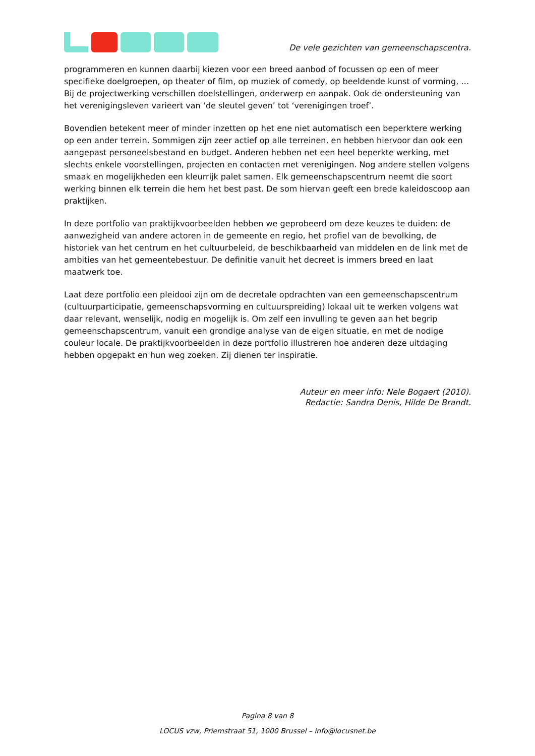De vele gezichten van gemeenschapscentra.
programmeren en kunnen daarbij kiezen voor een breed aanbod of focussen op een of meer specifieke doelgroepen, op theater of film, op muziek of comedy, op beeldende kunst of vorming, … Bij de projectwerking verschillen doelstellingen, onderwerp en aanpak. Ook de ondersteuning van het verenigingsleven varieert van ‘de sleutel geven’ tot ‘verenigingen troef’.
Bovendien betekent meer of minder inzetten op het ene niet automatisch een beperktere werking op een ander terrein. Sommigen zijn zeer actief op alle terreinen, en hebben hiervoor dan ook een aangepast personeelsbestand en budget. Anderen hebben net een heel beperkte werking, met slechts enkele voorstellingen, projecten en contacten met verenigingen. Nog andere stellen volgens smaak en mogelijkheden een kleurrijk palet samen. Elk gemeenschapscentrum neemt die soort werking binnen elk terrein die hem het best past. De som hiervan geeft een brede kaleidoscoop aan praktijken.
In deze portfolio van praktijkvoorbeelden hebben we geprobeerd om deze keuzes te duiden: de aanwezigheid van andere actoren in de gemeente en regio, het profiel van de bevolking, de historiek van het centrum en het cultuurbeleid, de beschikbaarheid van middelen en de link met de ambities van het gemeentebestuur. De definitie vanuit het decreet is immers breed en laat maatwerk toe.
Laat deze portfolio een pleidooi zijn om de decretale opdrachten van een gemeenschapscentrum (cultuurparticipatie, gemeenschapsvorming en cultuurspreiding) lokaal uit te werken volgens wat daar relevant, wenselijk, nodig en mogelijk is. Om zelf een invulling te geven aan het begrip gemeenschapscentrum, vanuit een grondige analyse van de eigen situatie, en met de nodige couleur locale. De praktijkvoorbeelden in deze portfolio illustreren hoe anderen deze uitdaging hebben opgepakt en hun weg zoeken. Zij dienen ter inspiratie.
Auteur en meer info: Nele Bogaert (2010).
Redactie: Sandra Denis, Hilde De Brandt.
Pagina 8 van 8
LOCUS vzw, Priemstraat 51, 1000 Brussel – info@locusnet.be